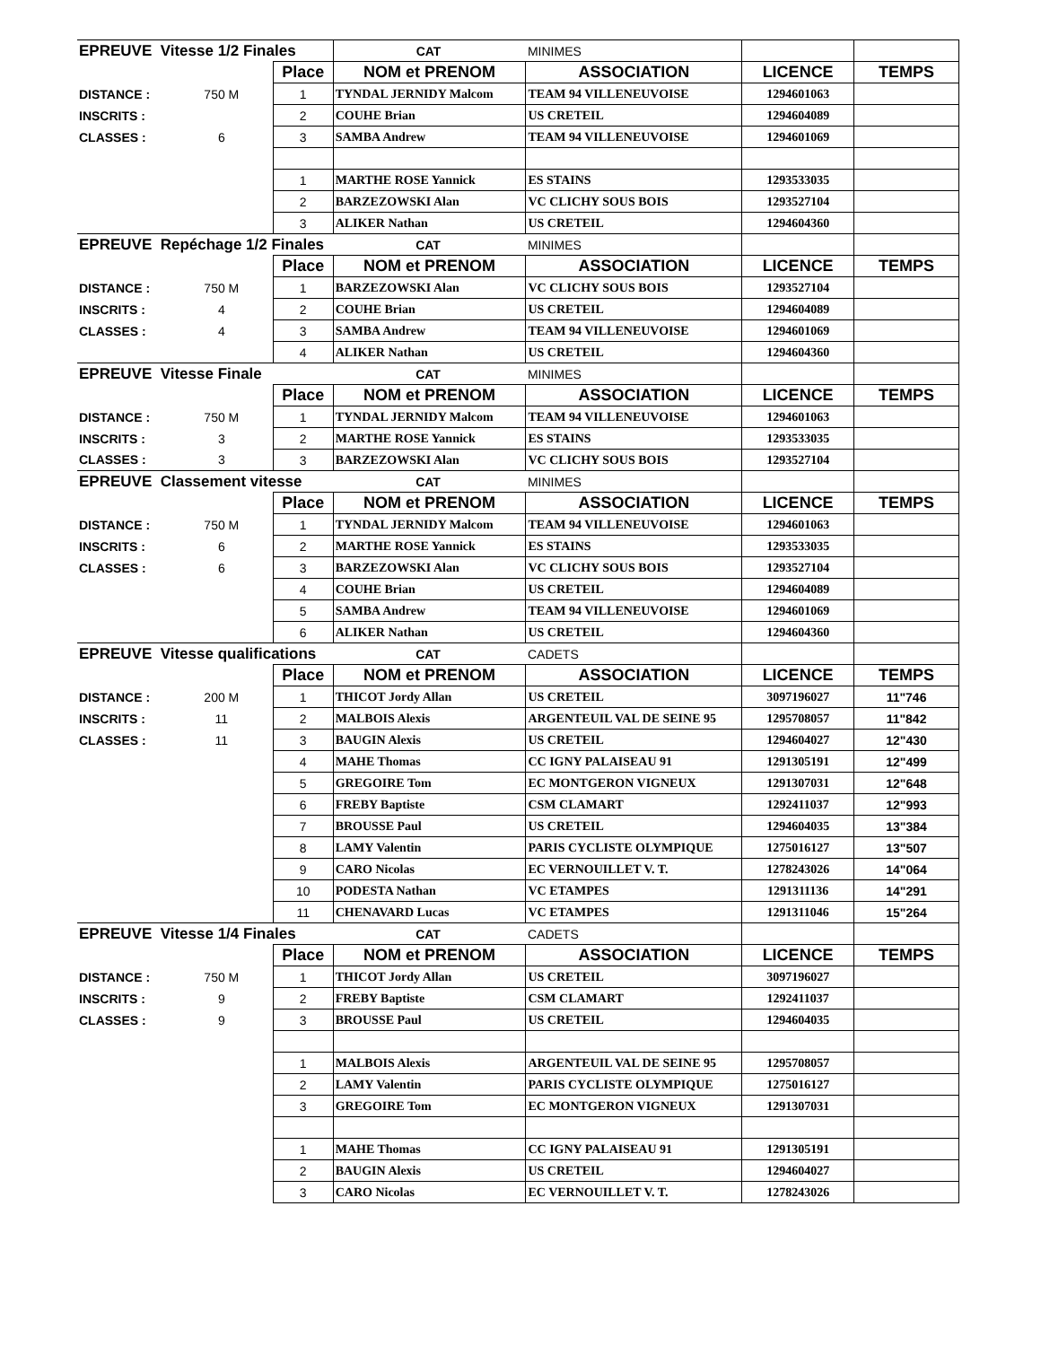| EPREUVE Vitesse 1/2 Finales | | | CAT | MINIMES | | |
| | | Place | NOM et PRENOM | ASSOCIATION | LICENCE | TEMPS |
| DISTANCE : | 750 M | 1 | TYNDAL JERNIDY Malcom | TEAM 94 VILLENEUVOISE | 1294601063 | |
| INSCRITS : | | 2 | COUHE Brian | US CRETEIL | 1294604089 | |
| CLASSES : | 6 | 3 | SAMBA Andrew | TEAM 94 VILLENEUVOISE | 1294601069 | |
| | | 1 | MARTHE ROSE Yannick | ES STAINS | 1293533035 | |
| | | 2 | BARZEZOWSKI Alan | VC CLICHY SOUS BOIS | 1293527104 | |
| | | 3 | ALIKER Nathan | US CRETEIL | 1294604360 | |
| EPREUVE Repéchage 1/2 Finales | | | CAT | MINIMES | | |
| | | Place | NOM et PRENOM | ASSOCIATION | LICENCE | TEMPS |
| DISTANCE : | 750 M | 1 | BARZEZOWSKI Alan | VC CLICHY SOUS BOIS | 1293527104 | |
| INSCRITS : | 4 | 2 | COUHE Brian | US CRETEIL | 1294604089 | |
| CLASSES : | 4 | 3 | SAMBA Andrew | TEAM 94 VILLENEUVOISE | 1294601069 | |
| | | 4 | ALIKER Nathan | US CRETEIL | 1294604360 | |
| EPREUVE Vitesse Finale | | | CAT | MINIMES | | |
| | | Place | NOM et PRENOM | ASSOCIATION | LICENCE | TEMPS |
| DISTANCE : | 750 M | 1 | TYNDAL JERNIDY Malcom | TEAM 94 VILLENEUVOISE | 1294601063 | |
| INSCRITS : | 3 | 2 | MARTHE ROSE Yannick | ES STAINS | 1293533035 | |
| CLASSES : | 3 | 3 | BARZEZOWSKI Alan | VC CLICHY SOUS BOIS | 1293527104 | |
| EPREUVE Classement vitesse | | | CAT | MINIMES | | |
| | | Place | NOM et PRENOM | ASSOCIATION | LICENCE | TEMPS |
| DISTANCE : | 750 M | 1 | TYNDAL JERNIDY Malcom | TEAM 94 VILLENEUVOISE | 1294601063 | |
| INSCRITS : | 6 | 2 | MARTHE ROSE Yannick | ES STAINS | 1293533035 | |
| CLASSES : | 6 | 3 | BARZEZOWSKI Alan | VC CLICHY SOUS BOIS | 1293527104 | |
| | | 4 | COUHE Brian | US CRETEIL | 1294604089 | |
| | | 5 | SAMBA Andrew | TEAM 94 VILLENEUVOISE | 1294601069 | |
| | | 6 | ALIKER Nathan | US CRETEIL | 1294604360 | |
| EPREUVE Vitesse qualifications | | | CAT | CADETS | | |
| | | Place | NOM et PRENOM | ASSOCIATION | LICENCE | TEMPS |
| DISTANCE : | 200 M | 1 | THICOT Jordy Allan | US CRETEIL | 3097196027 | 11"746 |
| INSCRITS : | 11 | 2 | MALBOIS Alexis | ARGENTEUIL VAL DE SEINE 95 | 1295708057 | 11"842 |
| CLASSES : | 11 | 3 | BAUGIN Alexis | US CRETEIL | 1294604027 | 12"430 |
| | | 4 | MAHE Thomas | CC IGNY PALAISEAU 91 | 1291305191 | 12"499 |
| | | 5 | GREGOIRE Tom | EC MONTGERON VIGNEUX | 1291307031 | 12"648 |
| | | 6 | FREBY Baptiste | CSM CLAMART | 1292411037 | 12"993 |
| | | 7 | BROUSSE Paul | US CRETEIL | 1294604035 | 13"384 |
| | | 8 | LAMY Valentin | PARIS CYCLISTE OLYMPIQUE | 1275016127 | 13"507 |
| | | 9 | CARO Nicolas | EC VERNOUILLET V. T. | 1278243026 | 14"064 |
| | | 10 | PODESTA Nathan | VC ETAMPES | 1291311136 | 14"291 |
| | | 11 | CHENAVARD Lucas | VC ETAMPES | 1291311046 | 15"264 |
| EPREUVE Vitesse 1/4 Finales | | | CAT | CADETS | | |
| | | Place | NOM et PRENOM | ASSOCIATION | LICENCE | TEMPS |
| DISTANCE : | 750 M | 1 | THICOT Jordy Allan | US CRETEIL | 3097196027 | |
| INSCRITS : | 9 | 2 | FREBY Baptiste | CSM CLAMART | 1292411037 | |
| CLASSES : | 9 | 3 | BROUSSE Paul | US CRETEIL | 1294604035 | |
| | | 1 | MALBOIS Alexis | ARGENTEUIL VAL DE SEINE 95 | 1295708057 | |
| | | 2 | LAMY Valentin | PARIS CYCLISTE OLYMPIQUE | 1275016127 | |
| | | 3 | GREGOIRE Tom | EC MONTGERON VIGNEUX | 1291307031 | |
| | | 1 | MAHE Thomas | CC IGNY PALAISEAU 91 | 1291305191 | |
| | | 2 | BAUGIN Alexis | US CRETEIL | 1294604027 | |
| | | 3 | CARO Nicolas | EC VERNOUILLET V. T. | 1278243026 | |